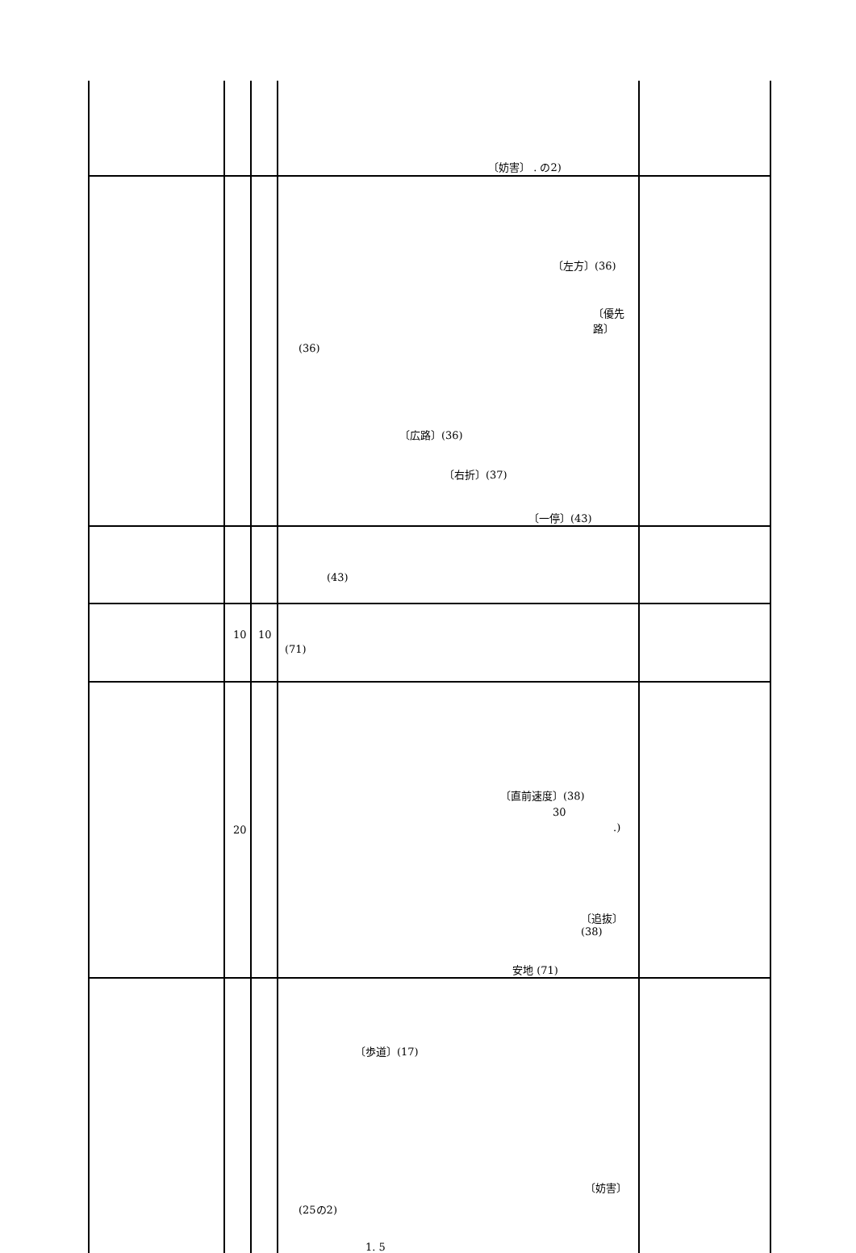| | | | 〔妨害〕 . の2) | |
| | | | 〔左方〕(36) 〔優先路〕 (36) 〔広路〕(36) 〔右折〕(37) 〔一停〕(43) | |
| | | | (43) | |
| | 10 | 10 | (71) | |
| | 20 | | 〔直前速度〕(38) 30 .) 〔追抜〕(38) 安地 (71) | |
| | | | 〔歩道〕(17) 〔妨害〕 (25の2) 1. 5 | |